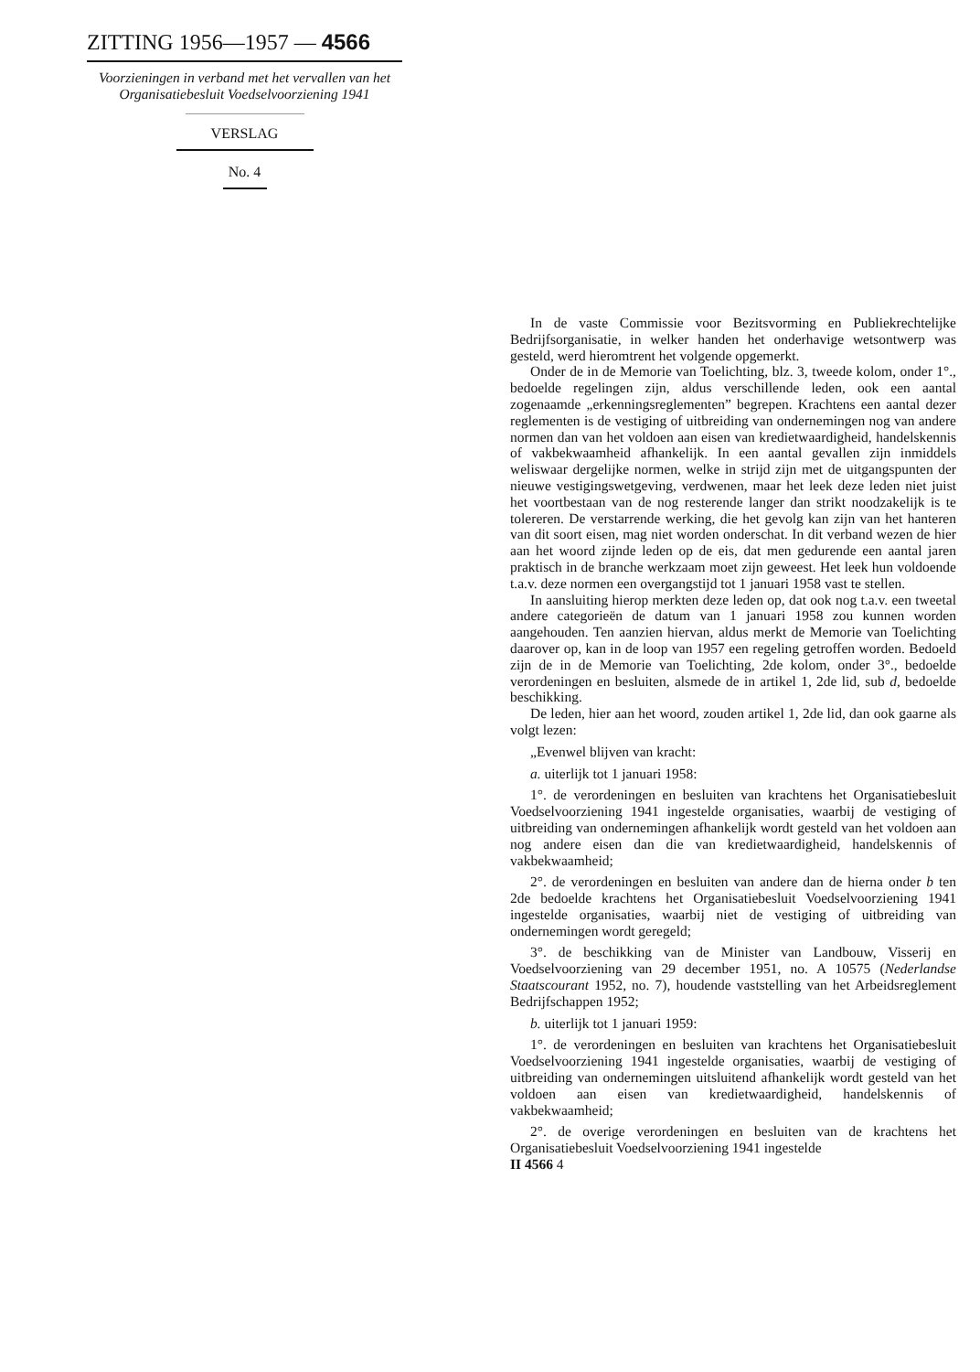ZITTING 1956—1957 — 4566
Voorzieningen in verband met het vervallen van het Organisatiebesluit Voedselvoorziening 1941
VERSLAG
No. 4
In de vaste Commissie voor Bezitsvorming en Publiekrechtelijke Bedrijfsorganisatie, in welker handen het onderhavige wetsontwerp was gesteld, werd hieromtrent het volgende opgemerkt.
Onder de in de Memorie van Toelichting, blz. 3, tweede kolom, onder 1°., bedoelde regelingen zijn, aldus verschillende leden, ook een aantal zogenaamde „erkenningsreglementen” begrepen. Krachtens een aantal dezer reglementen is de vestiging of uitbreiding van ondernemingen nog van andere normen dan van het voldoen aan eisen van kredietwaardigheid, handelskennis of vakbekwaamheid afhankelijk. In een aantal gevallen zijn inmiddels weliswaar dergelijke normen, welke in strijd zijn met de uitgangspunten der nieuwe vestigingswetgeving, verdwenen, maar het leek deze leden niet juist het voortbestaan van de nog resterende langer dan strikt noodzakelijk is te tolereren. De verstarrende werking, die het gevolg kan zijn van het hanteren van dit soort eisen, mag niet worden onderschat. In dit verband wezen de hier aan het woord zijnde leden op de eis, dat men gedurende een aantal jaren praktisch in de branche werkzaam moet zijn geweest. Het leek hun voldoende t.a.v. deze normen een overgangstijd tot 1 januari 1958 vast te stellen.
In aansluiting hierop merkten deze leden op, dat ook nog t.a.v. een tweetal andere categorieën de datum van 1 januari 1958 zou kunnen worden aangehouden. Ten aanzien hiervan, aldus merkt de Memorie van Toelichting daarover op, kan in de loop van 1957 een regeling getroffen worden. Bedoeld zijn de in de Memorie van Toelichting, 2de kolom, onder 3°., bedoelde verordeningen en besluiten, alsmede de in artikel 1, 2de lid, sub d, bedoelde beschikking.
De leden, hier aan het woord, zouden artikel 1, 2de lid, dan ook gaarne als volgt lezen:
„Evenwel blijven van kracht:
a. uiterlijk tot 1 januari 1958:
1°. de verordeningen en besluiten van krachtens het Organisatiebesluit Voedselvoorziening 1941 ingestelde organisaties, waarbij de vestiging of uitbreiding van ondernemingen afhankelijk wordt gesteld van het voldoen aan nog andere eisen dan die van kredietwaardigheid, handelskennis of vakbekwaamheid;
2°. de verordeningen en besluiten van andere dan de hierna onder b ten 2de bedoelde krachtens het Organisatiebesluit Voedselvoorziening 1941 ingestelde organisaties, waarbij niet de vestiging of uitbreiding van ondernemingen wordt geregeld;
3°. de beschikking van de Minister van Landbouw, Visserij en Voedselvoorziening van 29 december 1951, no. A 10575 (Nederlandse Staatscourant 1952, no. 7), houdende vaststelling van het Arbeidsreglement Bedrijfschappen 1952;
b. uiterlijk tot 1 januari 1959:
1°. de verordeningen en besluiten van krachtens het Organisatiebesluit Voedselvoorziening 1941 ingestelde organisaties, waarbij de vestiging of uitbreiding van ondernemingen uitsluitend afhankelijk wordt gesteld van het voldoen aan eisen van kredietwaardigheid, handelskennis of vakbekwaamheid;
2°. de overige verordeningen en besluiten van de krachtens het Organisatiebesluit Voedselvoorziening 1941 ingestelde
II 4566 4